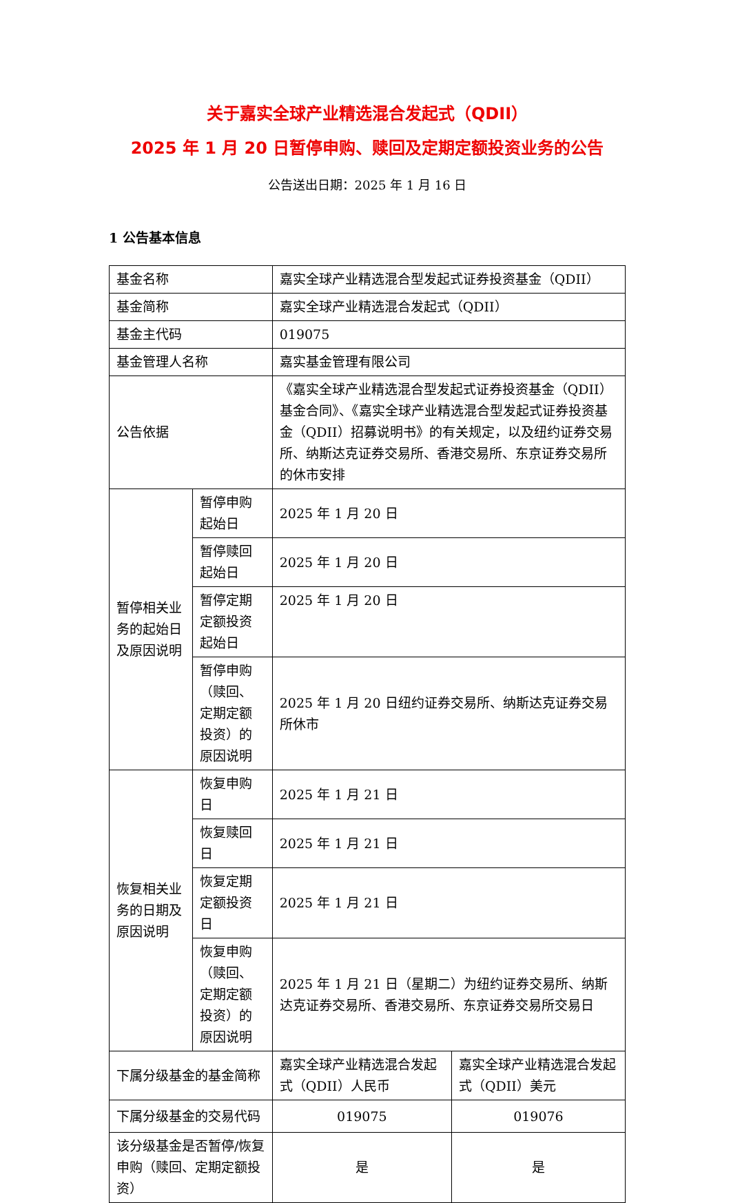关于嘉实全球产业精选混合发起式（QDII）
2025 年 1 月 20 日暂停申购、赎回及定期定额投资业务的公告
公告送出日期：2025 年 1 月 16 日
1 公告基本信息
| 基金名称 | | 嘉实全球产业精选混合型发起式证券投资基金（QDII） | |
| 基金简称 | | 嘉实全球产业精选混合发起式（QDII） | |
| 基金主代码 | | 019075 | |
| 基金管理人名称 | | 嘉实基金管理有限公司 | |
| 公告依据 | | 《嘉实全球产业精选混合型发起式证券投资基金（QDII）基金合同》、《嘉实全球产业精选混合型发起式证券投资基金（QDII）招募说明书》的有关规定，以及纽约证券交易所、纳斯达克证券交易所、香港交易所、东京证券交易所的休市安排 | |
| 暂停相关业务的起始日及原因说明 | 暂停申购起始日 | 2025 年 1 月 20 日 | |
| | 暂停赎回起始日 | 2025 年 1 月 20 日 | |
| | 暂停定期定额投资起始日 | 2025 年 1 月 20 日 | |
| | 暂停申购（赎回、定期定额投资）的原因说明 | 2025 年 1 月 20 日纽约证券交易所、纳斯达克证券交易所休市 | |
| 恢复相关业务的日期及原因说明 | 恢复申购日 | 2025 年 1 月 21 日 | |
| | 恢复赎回日 | 2025 年 1 月 21 日 | |
| | 恢复定期定额投资日 | 2025 年 1 月 21 日 | |
| | 恢复申购（赎回、定期定额投资）的原因说明 | 2025 年 1 月 21 日（星期二）为纽约证券交易所、纳斯达克证券交易所、香港交易所、东京证券交易所交易日 | |
| 下属分级基金的基金简称 | | 嘉实全球产业精选混合发起式（QDII）人民币 | 嘉实全球产业精选混合发起式（QDII）美元 |
| 下属分级基金的交易代码 | | 019075 | 019076 |
| 该分级基金是否暂停/恢复申购（赎回、定期定额投资） | | 是 | 是 |